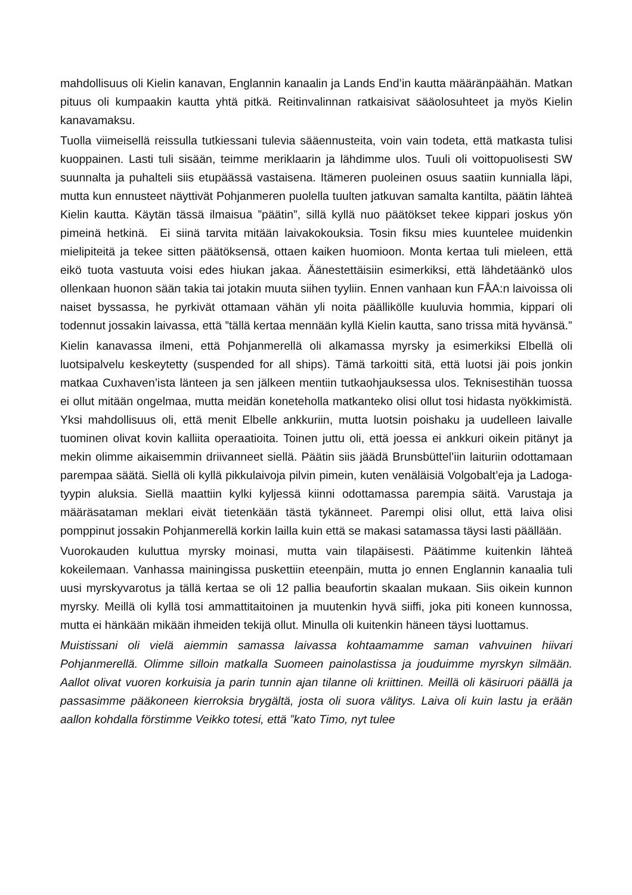mahdollisuus oli Kielin kanavan, Englannin kanaalin ja Lands End’in kautta määränpäähän. Matkan pituus oli kumpaakin kautta yhtä pitkä. Reitinvalinnan ratkaisivat sääolosuhteet ja myös Kielin kanavamaksu.
Tuolla viimeisellä reissulla tutkiessani tulevia sääennusteita, voin vain todeta, että matkasta tulisi kuoppainen. Lasti tuli sisään, teimme meriklaarin ja lähdimme ulos. Tuuli oli voittopuolisesti SW suunnalta ja puhalteli siis etupäässä vastaisena. Itämeren puoleinen osuus saatiin kunnialla läpi, mutta kun ennusteet näyttivät Pohjanmeren puolella tuulten jatkuvan samalta kantilta, päätin lähteä Kielin kautta. Käytän tässä ilmaisua ”päätin”, sillä kyllä nuo päätökset tekee kippari joskus yön pimeinä hetkinä. Ei siinä tarvita mitään laivakokouksia. Tosin fiksu mies kuuntelee muidenkin mielipiteitä ja tekee sitten päätöksensä, ottaen kaiken huomioon. Monta kertaa tuli mieleen, että eikö tuota vastuuta voisi edes hiukan jakaa. Äänestettäisiin esimerkiksi, että lähdetäänkö ulos ollenkaan huonon sään takia tai jotakin muuta siihen tyyliin. Ennen vanhaan kun FÅA:n laivoissa oli naiset byssassa, he pyrkivät ottamaan vähän yli noita päällikölle kuuluvia hommia, kippari oli todennut jossakin laivassa, että ”tällä kertaa mennään kyllä Kielin kautta, sano trissa mitä hyvänsä.”
Kielin kanavassa ilmeni, että Pohjanmerellä oli alkamassa myrsky ja esimerkiksi Elbellä oli luotsipalvelu keskeytetty (suspended for all ships). Tämä tarkoitti sitä, että luotsi jäi pois jonkin matkaa Cuxhaven’ista länteen ja sen jälkeen mentiin tutkaohjauksessa ulos. Teknisestihän tuossa ei ollut mitään ongelmaa, mutta meidän koneteholla matkanteko olisi ollut tosi hidasta nyökkimistä. Yksi mahdollisuus oli, että menit Elbelle ankkuriin, mutta luotsin poishaku ja uudelleen laivalle tuominen olivat kovin kalliita operaatioita. Toinen juttu oli, että joessa ei ankkuri oikein pitänyt ja mekin olimme aikaisemmin driivanneet siellä. Päätin siis jäädä Brunsbüttel’iin laituriin odottamaan parempaa säätä. Siellä oli kyllä pikkulaivoja pilvin pimein, kuten venäläisiä Volgobalt’eja ja Ladoga-tyypin aluksia. Siellä maattiin kylki kyljessä kiinni odottamassa parempia säitä. Varustaja ja määräsataman meklari eivät tietenkään tästä tykänneet. Parempi olisi ollut, että laiva olisi pomppinut jossakin Pohjanmerellä korkin lailla kuin että se makasi satamassa täysi lasti päällään.
Vuorokauden kuluttua myrsky moinasi, mutta vain tilapäisesti. Päätimme kuitenkin lähteä kokeilemaan. Vanhassa mainingissa puskettiin eteenpäin, mutta jo ennen Englannin kanaalia tuli uusi myrskyvarotus ja tällä kertaa se oli 12 pallia beaufortin skaalan mukaan. Siis oikein kunnon myrsky. Meillä oli kyllä tosi ammattitaitoinen ja muutenkin hyvä siiffi, joka piti koneen kunnossa, mutta ei hänkään mikään ihmeiden tekijä ollut. Minulla oli kuitenkin häneen täysi luottamus.
Muistissani oli vielä aiemmin samassa laivassa kohtaamamme saman vahvuinen hiivari Pohjanmerellä. Olimme silloin matkalla Suomeen painolastissa ja jouduimme myrskyn silmään. Aallot olivat vuoren korkuisia ja parin tunnin ajan tilanne oli kriittinen. Meillä oli käsiruori päällä ja passasimme pääkoneen kierroksia brygältä, josta oli suora välitys. Laiva oli kuin lastu ja erään aallon kohdalla förstimme Veikko totesi, että ”kato Timo, nyt tulee